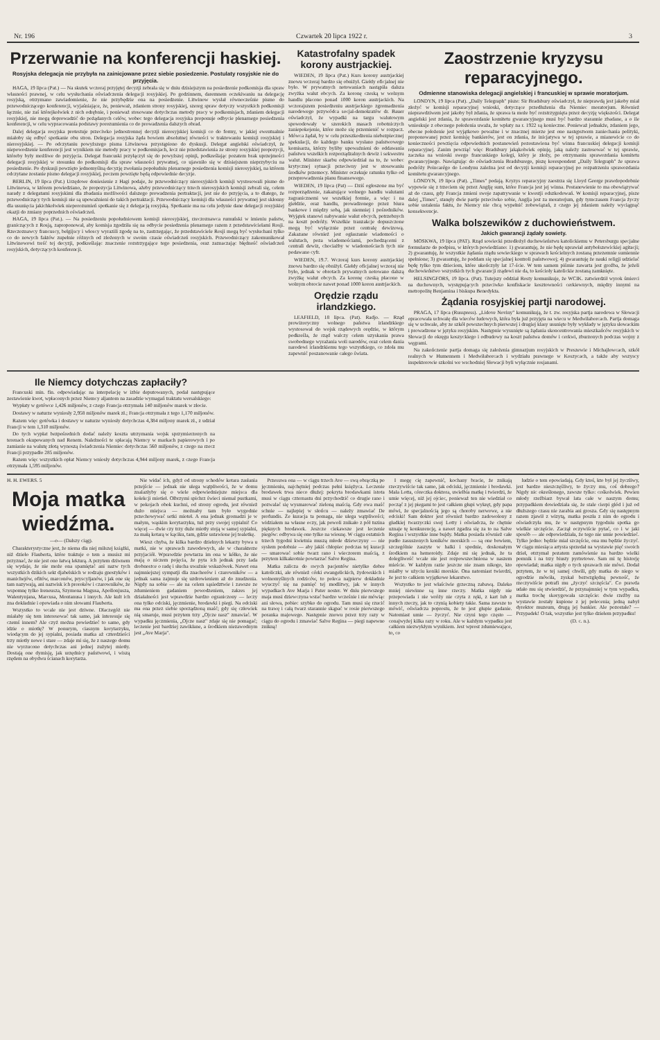Nr. 196 Czwartek 20 lipca 1922 r. 3
Przerwanie na konferencji haskiej.
Rosyjska delegacja nie przybyła na zainicjowane przez siebie posiedzenie. Postulaty rosyjskie nie do przyjęcia.
HAGA, 19 lipca (Pat.) — Na skutek wczoraj przyjętej decyzji zebrała się w dniu dzisiejszym na posiedzenie podkomisja dla spraw własności prawnej, w celu wysłuchania oświadczenia delegacji rosyjskiej. Po godzinnem, daremnem oczekiwaniu na delegację rosyjską, otrzymano zawiadomienie, że nie przybędzie ona na posiedzenie. Litwinow wysłał równocześnie pismo do przewodniczącego konferencji, wyjaśniające, że, ponieważ, zdaniem strony rosyjskiej, szereg spraw dotyczy wszystkich podkomisji łącznie, nie zaś którejkolwiek z nich odrębnie, i ponieważ stosowane dotychczas metody pracy w podkomisjach, zdaniem delegacji rosyjskiej, nie mogą doprowadzić do pożądanych celów, wobec tego delegacja rosyjska proponuje odbycie plenarnego posiedzenia konferencji, w celu wypracowania podstawy porozumienia co do prowadzenia dalszych obrad.
Dalej delegacja rosyjska protestuje przeciwko jednostronnej decyzji nierosyjskiej komisji co do formy, w jakiej ewentualnie miałoby się odbyć spotkanie obu stron. Delegacja rosyjska żąda bowiem absolutnej równości w traktowaniu komisji rosyjskiej i nierosyjskiej. — Po odczytaniu powyższego pisma Litwinowa przystąpiono do dyskusji. Delegat angielski oświadczył, że niepowodzenie konferencji jest wynikiem nie metody pracy w podkomisjach, lecz nie przedstawienia ze strony rosyjskiej propozycji, któreby były możliwe do przyjęcia. Delegat francuski przyłączył się do powyższej opinji, podkreślając pozatem brak uprzejmości delegacji rosyjskiej w stosunku do podkomisji dla spraw własności prywatnej, co ujawniło się w dzisiejszem nieprzybyciu na posiedzenie. Po dyskusji powzięto jednomyślną decyzję zwołania popołudniu plenarnego posiedzenia komisji nierosyjskiej, na którem odczytane zostanie pismo delegacji rosyjskiej, poczem powzięte będą odpowiednie decyzje.
BERLIN, 19 lipca (Pat.) Urzędowe doniesienie z Hagi podaje, że przewodniczący nierosyjskich komisji wystosowali pismo do Litwinowa, w którem powiedziano, że propozycja Litwinowa, ażeby przewodniczący trzech nierosyjskich komisji zebrali się, celem narady z delegatami rosyjskimi dla zbadania możliwości dalszego prowadzenia pertraktacji, jest nie do przyjęcia, a to dlatego, że przewodniczący tych komisji nie są upoważnieni do takich pertraktacji. Przewodniczący komisji dla własności prywatnej jest skłonny dla usunięcia jakichkolwiek nieporozumień spotkanie się z delegacją rosyjską. Spotkanie ma na celu jedynie dane delegacji rosyjskiej okazji do zmiany poprzednich oświadczeń.
HAGA, 19 lipca (Pat.). — Na posiedzeniu popołudniowem komisji nierosyjskiej, rzeczoznawca rumuński w imieniu państw, graniczących z Rosją, zaproponował, aby komisja zgodziła się na odbycie posiedzenia plenarnego razem z przedstawicielami Rosji. Rzeczoznawcy francuscy, belgijscy i włoscy wyrazili zgodę na to, zastrzegając, że przedstawiciele Rosji mogą być wysłuchani tylko co do nowych faktów zupełnie różnych od złożonych w swoim czasie oświadczeń rosyjskich. Przewodniczący zakomunikował Litwinowowi treść tej decyzji, podkreślając znaczenie rozstrzygające tego posiedzenia, oraz zaznaczając błędność oświadczeń rosyjskich, dotyczących konferencji.
Katastrofalny spadek korony austrjackiej.
WIEDEN, 19 lipca (Pat.) Kurs korony austrjackiej znowu wczoraj bardzo się obniżył. Giełdy oficjalnej nie było. W prywatnych notowaniach nastąpiła dalsza zwyżka walut obcych. Za koronę czeską w wolnym handlu płacono ponad 1000 koron austrjackich. Na wczorajszem posiedzeniu austrjackiego zgromadzenia narodowego przywódca socjal-demokratów dr. Bauer oświadczył, że wypadki na targu walutowym spowodowały w szerokich masach robotniczych zaniepokojenie, które może się przemienić w rozpacz. Mówca żądał, by w celu przeszkodzenia niebezpiecznej spekulacji, do każdego banku wysłano państwowego komisarza, którzy byliby upoważnieni do oddawania państwu wszelkich rozporządzalnych dewiz i sekwestru walut. Minister skarbu odpowiedział na to, że wobec krytycznej sytuacji przeciwny jest w stosowaniu środków przemocy. Minister oczekuje ratunku tylko od przeprowadzenia planu finansowego.
WIEDEN, 19 lipca (Pat) — Dziś ogłoszone ma być rozporządzenie, zakazujące wolnego handlu walutami zagranicznemi we wszelkiej formie, a więc i na giełdzie, oraz handlu, prowadzonego przez biura bankowe i między sobą, jak niemniej i pośredników. Wyjątek stanowi nabywanie walut obcych, potrzebnych na koszt podróży. Wszelkie tranzakcje dopuszczone mogą być wyłącznie przez centralę dewizową. Zakazane również jest ogłaszanie wiadomości o walutach, poza wiadomościami, pochodzącemi z centrali dewiz, chociażby w wiadomościach tych nie podawano cyfr.
WIEDEN, 19.7. Wczoraj kurs korony austrjackiej znowu bardzo się obniżył. Giełdy oficjalnej wczoraj nie było, jednak w obrotach prywatnych notowano dalszą zwyżkę walut obcych. Za koronę czeską płacono w wolnym obrocie nawet ponad 1000 koron austrjackich.
Orędzie rządu irlandzkiego.
LEAFIELD, 18 lipca. (Pat). Radjo. — Rząd prowizoryczny wolnego państwa irlandzkiego wystosował do wojsk rządowych orędzie, w którym podkreśla, że rząd walczy celem uzyskania prawa swobodnego wyrażania woli narodów, oraz celem dania narodowi irlandzkiemu tego wszystkiego, co zdoła mu zapewnić poszanowanie całego świata.
Zaostrzenie kryzysu reparacyjnego.
Odmienne stanowiska delegacji angielskiej i francuskiej w sprawie moratorjum.
LONDYN, 19 lipca (Pat). „Daily Telegraph" pisze: Sir Bradsbury oświadczył, że nieprawdą jest jakoby miał złożyć w komisji reparacyjnej wnioski, dotyczące przedłużenia dla Niemiec moratorjum. Również nieprawdziwem jest jakoby był zdania, że sprawa ta może być rozstrzygnięta przez decyzję większości. Delegat angielski jest zdania, że sprawozdanie komitetu gwarancyjnego musi być bardzo starannie zbadane, a o ile wnioskuje z obecnego położenia uważa, że wpłaty na r. 1922 są konieczne. Ponieważ jednakże, zdaniem jego, obecne położenie jest wyjątkowo poważne i w znacznej mierze jest ono następstwem zaniechania polityki, proponowanej przez komisję bankierów, jest on zdania, że inicjatywa w tej sprawie, a mianowicie co do konieczności powzięcia odpowiednich postanowień pozostawiona być winna francuskiej delegacji komisji reparacyjnej. Zanim powziąć więc Bradsbury jakąkolwiek opinję, jaką należy zastosować w tej sprawie, zaczeka na wnioski swego francuskiego kolegi, który je złoży, po otrzymaniu sprawozdania komitetu gwarancyjnego. Nawiązując do oświadczenia Bradsburego, piszę korespondent „Daily Telegraph" że sprawa podróży Poincarégo do Londynu zależna jest od decyzji komisji reparacyjnej po rozpatrzeniu sprawozdania komitetu gwarancyjnego.
LONDYN, 19 lipca (Pat). „Times" podają. Kryzys reparacyjny zaostrza się Lloyd George prawdopodobnie wypowie się z trzeciem się przez Anglję sum, które Francja jest jej winna. Postanowienie to ma obowiązywać aż do czasu, gdy Francja zmieni swoje zapatrywanie w kwestji odszkodowań. W komisji reparacyjnej, pisze dalej „Times", stanęły dwie partje przeciwko sobie, Anglja jest za moratorjum, gdy tymczasem Francja życzy sobie ustalenia faktu, że Niemcy nie chcą wypełnić zobowiązań, z czego jej zdaniem należy wyciągnąć konsekwencje.
Walka bolszewików z duchowieństwem.
Jakich gwarancji żądały sowiety.
MOSKWA, 19 lipca (PAT). Rząd sowiecki przedłożył duchowieństwu katolickiemu w Petersburgu specjalne formularze do podpisu, w których powiedziano: 1) gwarantuję, że nie będę uprawiał antybolszewickiej agitacji; 2) gwarantuję, że wszystkie żądania rządu sowieckiego w sprawach kościelnych zostaną przezemnie sumiennie spełnione; 3) gwarantuję, że poddam się specjalnej kontroli państwowej; 4) gwarantuję że nauki religji udzielać będę tylko tym dzieciom, które ukończyły lat 17-ście. W tem samem piśmie zawarta jest groźba, że jeżeli duchowieństwo wszystkich tych gwarancji rządowi nie da, to kościoły katolickie zostaną zamknięte.
HELSINGFORS, 19 lipca. (Pat). Tutejszy oddział Rosty komunikuje, że WCIK. zatwierdził wyrok śmierci na duchownych, występujących przeciwko konfiskacie kosztowności cerkiewnych, między innymi na metropolitę Benjamina i biskupa Benedykta.
Żądania rosyjskiej partji narodowej.
PRAGA, 17 lipca (Russpress). „Lidove Noviny" komunikują, że t. zw. rosyjska partja narodowa w Słowacji opracowała uchwałę dla wieców ludowych, która była już przyjęta na wiecu w Medwiłaborcach. Partja domaga się w uchwale, aby ze szkół powszechnych pierwszej i drugiej klasy usunięte były wykłady w języku słowackim i prowadzone w języku rosyjskim. Następnie wysunięte są żądania skoncentrowania mieszkańców rosyjskich w Słowacji do okręgu koszyckiego i odbudowy na koszt państwa domów i cerkwi, zburzonych podczas wojny z węgrami.
Na zakończenie partja domaga się założenia gimnazjum rosyjskich w Preszewie i Michajłowcach, szkół realnych w Humennem i Medwiłaborcach i wydziału prawnego w Koszycach, a także aby wszyscy inspektorowie szkolni we wschodniej Słowacji byli wyłącznie rosjanami.
Ile Niemcy dotychczas zapłaciły?
Francuski min. fin. odpowiadając na interpelację w izbie deputowanych, podał następujące zestawienie kwot, wpłaconych przez Niemcy aljantom na zasadzie wymagań traktatu wersalskiego:
Wypłaty w gotówce 1,426 miljonów, z czego Francja otrzymała 140 miljonów marek w złocie.
Dostawy w naturze wyniosły 2,958 miljonów marek zł.; Francja otrzymała z tego 1,170 miljonów.
Razem więc gotówka i dostawy w naturze wyniosły dotychczas 4,384 miljony marek zł., z udział Francji w tem 1,310 miljonów.
Do tych wypłat bezpośrednich dodać należy koszta utrzymania wojsk sprzymierzonych na terenach okupowanych nad Renem. Należności te spłacają Niemcy w markach papierowych i po zamianie na walutę złotą wynoszą świadczenia Niemiec dotychczas 560 miljonów, z czego na rzecz Francji przypadło 285 miljonów.
Razem więc wszystkich opłat Niemcy wniosły dotychczas 4,944 miljony marek, z czego Francja otrzymała 1,595 miljonów.
H. H. EWERS. 5
Moja matka wiedźma.
—o— (Dalszy ciąg).
Charakterystyczne jest, że niema dla niej milszej książki, niż dzieło Flauberta, które traktuje o tem a musisz mi przyznać, że nie jest ono łatwą lekturą. A przytem dziwnem się wydaje, że nie może ona spamiętać ani nazw tych wszystkich dzikich sekt djabelskich w rodzaju gnostyków i manichejów, ofitów, marconów, pryscyljanów, i jak one się tam nazywają, ani nazwisk ich proroków i czarowników, że wspomnę tylko Ireneusza, Szymona Magusa, Apollonjusza, Walentynjana, Marcusa, Montanusa i innych. Ale kult ich zna dokładnie i opowiada o nim słowami Flauberta.
Wszystko to wcale nie jest dziwne. Dlaczegóż nie miałaby się tem interesować tak samo, jak interesuje się czemś innem? Ale czyż można powiedzieć to samo, gdy idzie o miotłę? W ponurym, ciasnym korytarzyku, wiodącym do jej sypialni, posiada matka aż czterdzieści trzy miotły nowe i stare — zdaje mi się, że z naszego domu nie wyrzucono dotychczas ani jednej zużytej miotły. Dostają one dymisję, jak urzędnicy państwowi, i wiszą rzędem na obydwu ścianach korytarza.
Nie widać ich, gdyż od strony schodów kotara zasłania przejście — jednak nie ulega wątpliwości, że w domu znalazłyby się o wiele odpowiedniejsze miejsca dla kolekcji miotieł. Olbrzymi spichrz świeci niemal pustkami, w pokojach obok kuchni, od strony ogrodu, jest również dużo miejsca — możnaby tam było wygodnie przechowywać setki mioteł. A ona jednak gromadzi je w małym, wąskim korytarzyku, tuż przy swojej sypialni! Co więcej — dwie czy trzy duże miotły stoją w samej sypialni, za małą kotarą w kąciku, tam, gdzie ustawione jej toaletkę.
Wiesz chyba, że kilka bardzo dzielnych lekarzy bywa u matki, nie w sprawach zawodowych, ale w charakterze przyjaciół. Wprawdzie powtarza im ona w kółko, że nie mają o niczem pojęcia, że pyta ich jednak przy lada drobnostce o radę i słucha uważnie wskazówek. Nawet ona najmniejszej sympatji dla znachorów i czarowników — a jednak sama zajmuje się uzdrowieniem aż do znudzenia. Nigdy na sobie — ale na celem sąsiedztwie i zawsze ze zdumieniem gadaniem powodzeniem, zakres jej działalności jest wprawdzie bardzo ograniczony — leczy ona tylko odciski, jęczmienie, brodawki i piegi. Na odciski ma ona przez siebie sporządzoną maść; gdy się człowiek nią smaruje, musi przytem trzy „Ojcze nasz" zmawiać. W wypadku jęczmienia, „Ojcze nasz" zdaje się nie pomagać; leczenie jest bardziej zawikłane, a środkiem niezawodnym jest „Ave Marja".
Przesuwa ona — w ciągu trzech Ave — swą obrączką po jęczmieniu, najchętniej podczas pełni księżyca. Leczenie brodawek trwa nieco dłużej: pokryta brodawkami istota musi w ciągu czternastu dni przychodzić co drugie rano i pozwalać się wysmarować zieloną maścią. Gdy owa maść schnie — najlepiej w słońcu — należy zmawiać De profundis. Że kuracja ta pomaga, nie ulega wątpliwości; widziałem na własne oczy, jak powoli znikało z pół tuzina pięknych brodawek. Jeszcze ciekawsze jest leczenie piegów: odbywa się ono tylko na wiosnę. W ciągu ostatnich trzech tygodni kwietnia muszą młode dziewczyny — nie sysłem podobnie — aby jakiś chłopiec podczas tej kuracji — smarować sobie twarz rano i wieczorem maścią, z przytem kilkakrotnie powtarzać Salve Regina.
Matka zalicza do swych pacjentów nietylko dobre katoliczki, ale również córki ewangelickich, żydowskich i wolnomyślnych rodziców, to poleca najpierw dokładnie wyuczyć się na pamięć tej modlitwy, jak w innych wypadkach Ave Marja i Pater noster. W dniu pierwszego maja musi dziewczyna wstać bardzo wcześnie i nie mówiąc ani słowa, pobiec szybko do ogrodu. Tam musi się rzucić na trawę i całą twarz starannie skąpać w rosie pierwszego poranka majowego. Następnie znowu przez trzy razy w ciągu do ogrodu i zmawiać Salve Regina — piegi napewno znikną!
I mogę cię zapewnić, kochany bracie, że znikają rzeczywiście tak samo, jak odciski, jęczmienie i brodawki. Mała Lotta, córeczka doktora, uwielbia matkę i twierdzi, że umie więcej, niż jej ojciec, ponieważ ten nie wiedział co począć z jej piegami to jest całkiem głupi wykręt, gdy papa mówi, że specjalnością jego są choroby nerwowe, a nie odciski! Sam doktor jest również bardzo zadowolony z gładkiej twarzyczki swej Lotty i oświadcza, że chętnie uznaje tę konkurencję, a nawet zgadza się za to na Salve Regina i wszystkie inne bujdy. Matka posiada również całe pudło zasuszonych koników morskich — są one bowiem, szczególnie zaszyte w halki i spodnie, doskonałym środkiem na hemoroidy. Zdaje mi się jednak, że ta dolegliwość wcale nie jest rozpowszechniona w naszem mieście. W każdym razie jeszcze nie znam nikogo, kto miałby w użyciu koniki morskie. Ona natomiast twierdzi, że jest to całkiem wyjątkowe lekarstwo.
Wszystko to jest właściwie grzeczną zabawą. Daleko mniej niewinne są inne rzeczy. Matka nigdy nie przepowiada i nie wróży nie czyta z ręki, z kart lub z innych rzeczy, jak to czynią kobiety takie. Sama zawsze to mówić, oświadcza poprostu, że to jest głupie gadanie. Natomiast umie — życzyć. Nie czyni tego często — conajwyżej kilka razy w roku. Ale w każdym wypadku jest całkiem niezwykłym wynikiem. Jest wprost zdumiewające, to, co
ludzie o tem opowiadają. Gdy ktoś, kto był jej życzliwy, jest bardzo nieszczęśliwy, to życzy mu, coś dobrego? Nigdy nic określonego, zawsze tylko: cośkolwiek. Pewien młody rzeźbiarz bywał lata całe w naszym domu; przypadkiem dowiedziała się, że stale cierpi głód i już od dłuższego czasu nie zarabia ani grosza. Gdy się następnym razem zjawił z wizytą, matka poszła z nim do ogrodu i oświadczyła mu, że w następnym tygodniu spotka go wielkie szczęście. Zaczął oczywiście pytać, co i w jaki sposób — ale odpowiedziała, że tego nie umie powiedzieć. Tylko jedno: będzie mial szczęście, ona mu będzie życzyć. W ciągu miesiąca artysta sprzedał na wystawie pięć swoich dzieł, otrzymał pozatem zamówienie na bardzo wielki pomnik i na trzy biusty pyrtretowe. Sam mi tę historję opowiadał; matka nigdy o tych sprawach nie mówi. Dodał przytem, że w tej samej chwili, gdy matka do niego w ogrodzie mówiła, zyskał bezwzględną pewność, że rzeczywiście potrafi mu „życzyć szczęścia". Co prawda udało mu się stwierdzić, że przynajmniej w tym wypadku, matka trochę skorygowała szczęście: dwie rzeźby na wystawie zostały kupione z jej polecenia; jedną nabył dyrektor muzeum, drugą jej bankier. Ale pozostałe? — Przypadek! O tak, wszystko jest tylko dziełem przypadku!
(D. c. n.).